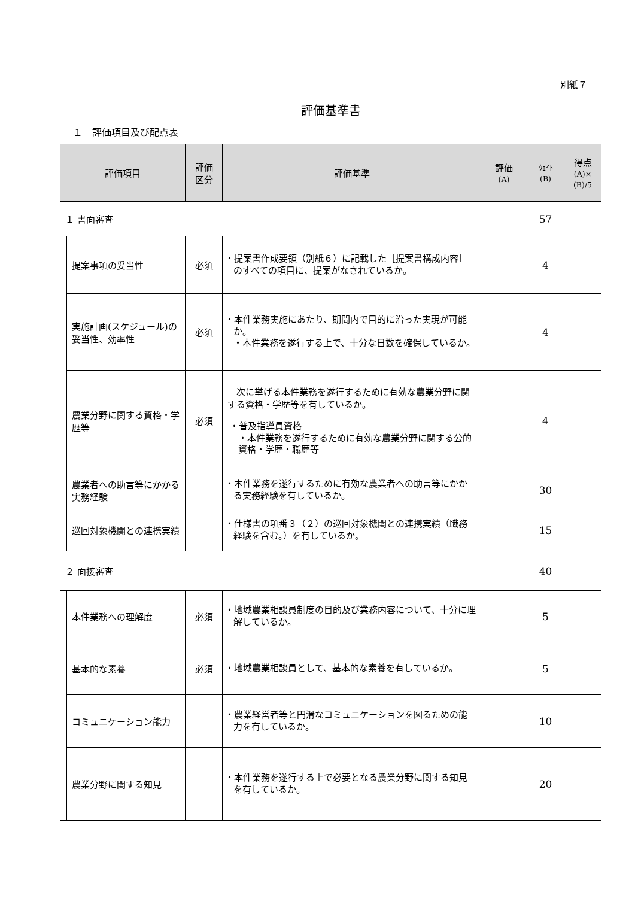別紙７
評価基準書
１　評価項目及び配点表
| 評価項目 | | 評価 区分 | 評価基準 | 評価 (A) | ｳｪｲﾄ (B) | 得点 (A)× (B)/5 |
| --- | --- | --- | --- | --- | --- | --- |
| １ 書面審査 | | | | | 57 | |
| | 提案事項の妥当性 | 必須 | ・提案書作成要領（別紙６）に記載した［提案書構成内容］のすべての項目に、提案がなされているか。 | | 4 | |
| | 実施計画(スケジュール)の妥当性、効率性 | 必須 | ・本件業務実施にあたり、期間内で目的に沿った実現が可能か。 ・本件業務を遂行する上で、十分な日数を確保しているか。 | | 4 | |
| | 農業分野に関する資格・学歴等 | 必須 | 次に挙げる本件業務を遂行するために有効な農業分野に関する資格・学歴等を有しているか。 ・普及指導員資格 ・本件業務を遂行するために有効な農業分野に関する公的資格・学歴・職歴等 | | 4 | |
| | 農業者への助言等にかかる実務経験 | | ・本件業務を遂行するために有効な農業者への助言等にかかる実務経験を有しているか。 | | 30 | |
| | 巡回対象機関との連携実績 | | ・仕様書の項番３（２）の巡回対象機関との連携実績（職務経験を含む。）を有しているか。 | | 15 | |
| ２ 面接審査 | | | | | 40 | |
| | 本件業務への理解度 | 必須 | ・地域農業相談員制度の目的及び業務内容について、十分に理解しているか。 | | 5 | |
| | 基本的な素養 | 必須 | ・地域農業相談員として、基本的な素養を有しているか。 | | 5 | |
| | コミュニケーション能力 | | ・農業経営者等と円滑なコミュニケーションを図るための能力を有しているか。 | | 10 | |
| | 農業分野に関する知見 | | ・本件業務を遂行する上で必要となる農業分野に関する知見を有しているか。 | | 20 | |